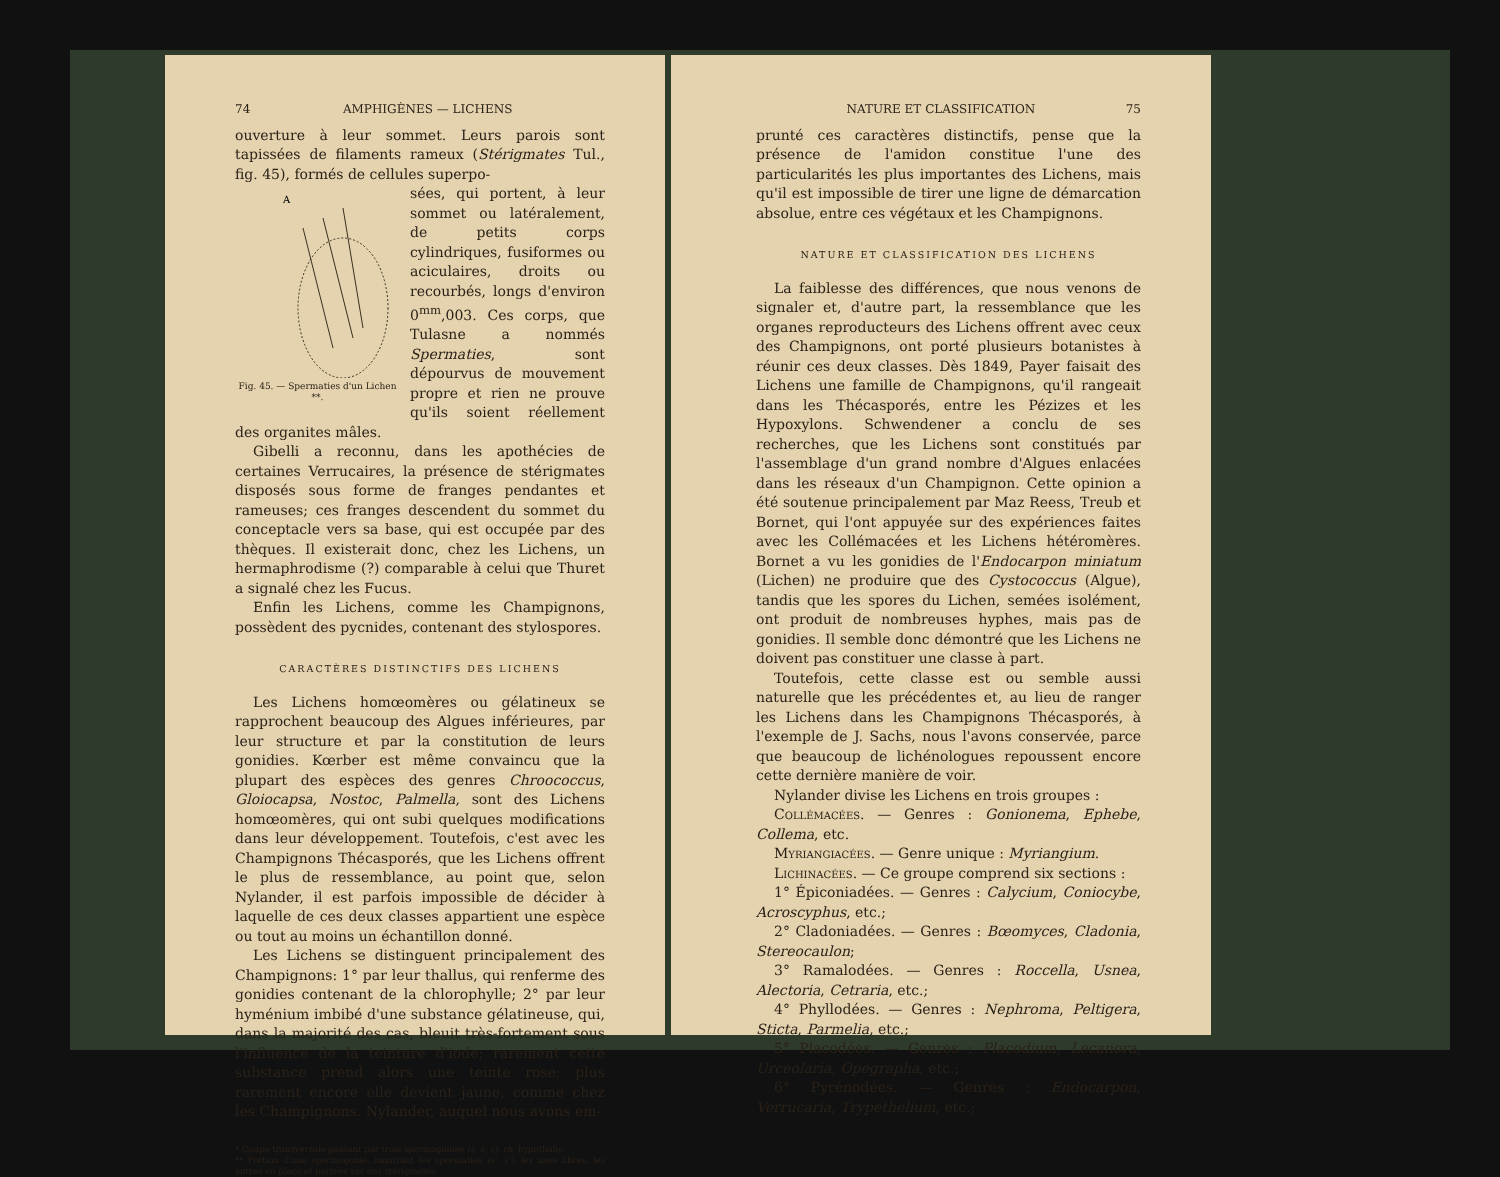74 AMPHIGÈNES — LICHENS
ouverture à leur sommet. Leurs parois sont tapissées de filaments rameux (Stérigmates Tul., fig. 45), formés de cellules superpo-
A
Fig. 45. — Spermaties d'un Lichen **.
sées, qui portent, à leur sommet ou latéralement, de petits corps cylindriques, fusiformes ou aciculaires, droits ou recourbés, longs d'environ 0<sup>mm</sup>,003. Ces corps, que Tulasne a nommés Spermaties, sont dépourvus de mouvement propre et rien ne prouve qu'ils soient réellement des organites mâles.
Gibelli a reconnu, dans les apothécies de certaines Verrucaires, la présence de stérigmates disposés sous forme de franges pendantes et rameuses; ces franges descendent du sommet du conceptacle vers sa base, qui est occupée par des thèques. Il existerait donc, chez les Lichens, un hermaphrodisme (?) comparable à celui que Thuret a signalé chez les Fucus.
Enfin les Lichens, comme les Champignons, possèdent des pycnides, contenant des stylospores.
CARACTÈRES DISTINCTIFS DES LICHENS
Les Lichens homœomères ou gélatineux se rapprochent beaucoup des Algues inférieures, par leur structure et par la constitution de leurs gonidies. Kœrber est même convaincu que la plupart des espèces des genres Chroococcus, Gloiocapsa, Nostoc, Palmella, sont des Lichens homœomères, qui ont subi quelques modifications dans leur développement. Toutefois, c'est avec les Champignons Thécasporés, que les Lichens offrent le plus de ressemblance, au point que, selon Nylander, il est parfois impossible de décider à laquelle de ces deux classes appartient une espèce ou tout au moins un échantillon donné.
Les Lichens se distinguent principalement des Champignons: 1° par leur thallus, qui renferme des gonidies contenant de la chlorophylle; 2° par leur hyménium imbibé d'une substance gélatineuse, qui, dans la majorité des cas, bleuit très-fortement sous l'influence de la teinture d'iode; rarement cette substance prend alors une teinte rose; plus rarement encore elle devient jaune, comme chez les Champignons. Nylander, auquel nous avons em-
* Coupe transversale passant par trois spermogonies (s, s, s); rh, hypothalle.
** Portion d'une spermogonie, montrant les spermaties (s', s'), les unes libres, les autres en place et portées sur des stérigmates.
NATURE ET CLASSIFICATION 75
prunté ces caractères distinctifs, pense que la présence de l'amidon constitue l'une des particularités les plus importantes des Lichens, mais qu'il est impossible de tirer une ligne de démarcation absolue, entre ces végétaux et les Champignons.
NATURE ET CLASSIFICATION DES LICHENS
La faiblesse des différences, que nous venons de signaler et, d'autre part, la ressemblance que les organes reproducteurs des Lichens offrent avec ceux des Champignons, ont porté plusieurs botanistes à réunir ces deux classes. Dès 1849, Payer faisait des Lichens une famille de Champignons, qu'il rangeait dans les Thécasporés, entre les Pézizes et les Hypoxylons. Schwendener a conclu de ses recherches, que les Lichens sont constitués par l'assemblage d'un grand nombre d'Algues enlacées dans les réseaux d'un Champignon. Cette opinion a été soutenue principalement par Maz Reess, Treub et Bornet, qui l'ont appuyée sur des expériences faites avec les Collémacées et les Lichens hétéromères. Bornet a vu les gonidies de l'Endocarpon miniatum (Lichen) ne produire que des Cystococcus (Algue), tandis que les spores du Lichen, semées isolément, ont produit de nombreuses hyphes, mais pas de gonidies. Il semble donc démontré que les Lichens ne doivent pas constituer une classe à part.
Toutefois, cette classe est ou semble aussi naturelle que les précédentes et, au lieu de ranger les Lichens dans les Champignons Thécasporés, à l'exemple de J. Sachs, nous l'avons conservée, parce que beaucoup de lichénologues repoussent encore cette dernière manière de voir.
Nylander divise les Lichens en trois groupes :
Collémacées. — Genres : Gonionema, Ephebe, Collema, etc.
Myriangiacées. — Genre unique : Myriangium.
Lichinacées. — Ce groupe comprend six sections :
1° Épiconiadées. — Genres : Calycium, Coniocybe, Acroscyphus, etc.;
2° Cladoniadées. — Genres : Bœomyces, Cladonia, Stereocaulon;
3° Ramalodées. — Genres : Roccella, Usnea, Alectoria, Cetraria, etc.;
4° Phyllodées. — Genres : Nephroma, Peltigera, Sticta, Parmelia, etc.;
5° Placodées. — Genres : Placodium, Lecanora, Urceolaria, Opegrapha, etc.;
6° Pyrénodées. — Genres : Endocarpon, Verrucaria, Trypethelium, etc.;